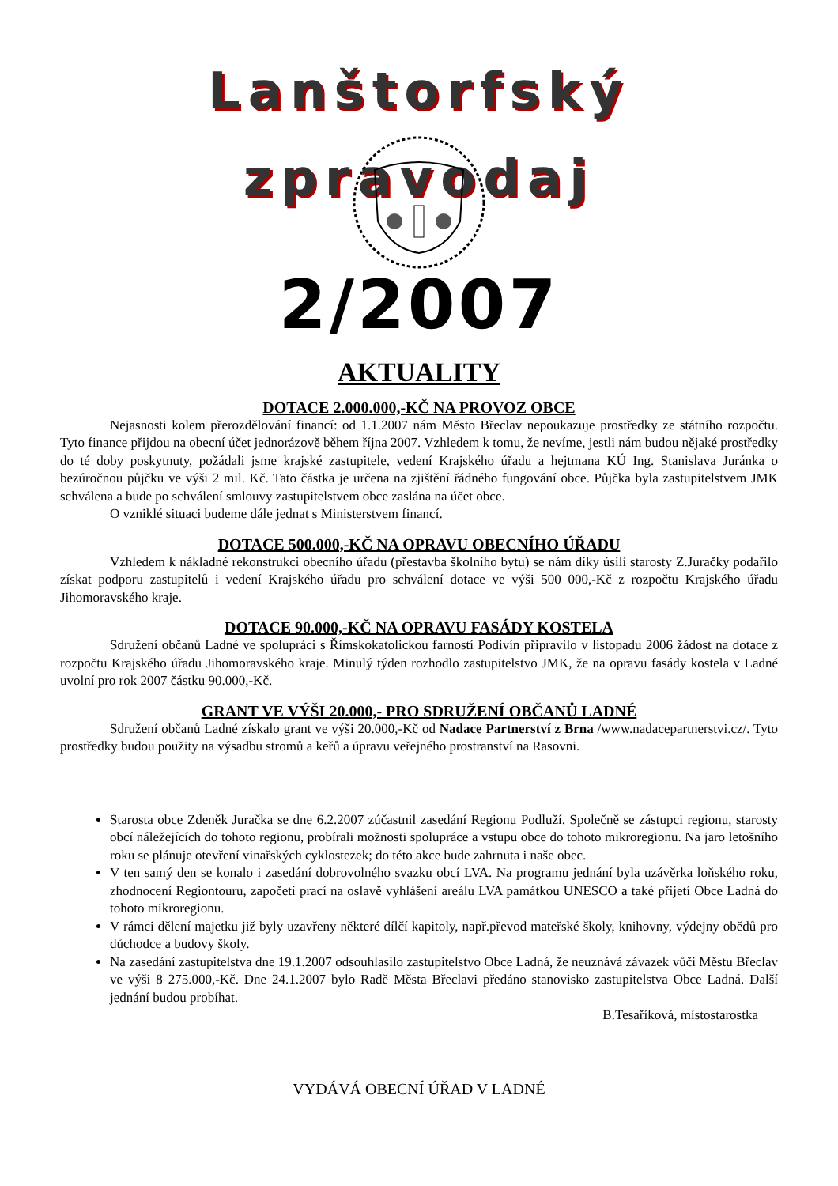Lanštorfský zpravodaj
2/2007
AKTUALITY
DOTACE 2.000.000,-KČ NA PROVOZ OBCE
Nejasnosti kolem přerozdělování financí: od 1.1.2007 nám Město Břeclav nepoukazuje prostředky ze státního rozpočtu. Tyto finance přijdou na obecní účet jednorázově během října 2007. Vzhledem k tomu, že nevíme, jestli nám budou nějaké prostředky do té doby poskytnuty, požádali jsme krajské zastupitele, vedení Krajského úřadu a hejtmana KÚ Ing. Stanislava Juránka o bezúročnou půjčku ve výši 2 mil. Kč. Tato částka je určena na zjištění řádného fungování obce. Půjčka byla zastupitelstvem JMK schválena a bude po schválení smlouvy zastupitelstvem obce zaslána na účet obce.
O vzniklé situaci budeme dále jednat s Ministerstvem financí.
DOTACE 500.000,-KČ NA OPRAVU OBECNÍHO ÚŘADU
Vzhledem k nákladné rekonstrukci obecního úřadu (přestavba školního bytu) se nám díky úsilí starosty Z.Juračky podařilo získat podporu zastupitelů i vedení Krajského úřadu pro schválení dotace ve výši 500 000,-Kč z rozpočtu Krajského úřadu Jihomoravského kraje.
DOTACE 90.000,-KČ NA OPRAVU FASÁDY KOSTELA
Sdružení občanů Ladné ve spolupráci s Římskokatolickou farností Podivín připravilo v listopadu 2006 žádost na dotace z rozpočtu Krajského úřadu Jihomoravského kraje. Minulý týden rozhodlo zastupitelstvo JMK, že na opravu fasády kostela v Ladné uvolní pro rok 2007 částku 90.000,-Kč.
GRANT VE VÝŠI 20.000,- PRO SDRUŽENÍ OBČANŮ LADNÉ
Sdružení občanů Ladné získalo grant ve výši 20.000,-Kč od Nadace Partnerství z Brna /www.nadacepartnerstvi.cz/. Tyto prostředky budou použity na výsadbu stromů a keřů a úpravu veřejného prostranství na Rasovni.
Starosta obce Zdeněk Juračka se dne 6.2.2007 zúčastnil zasedání Regionu Podluží. Společně se zástupci regionu, starosty obcí náležejících do tohoto regionu, probírali možnosti spolupráce a vstupu obce do tohoto mikroregionu. Na jaro letošního roku se plánuje otevření vinařských cyklostezek; do této akce bude zahrnuta i naše obec.
V ten samý den se konalo i zasedání dobrovolného svazku obcí LVA. Na programu jednání byla uzávěrka loňského roku, zhodnocení Regiontouru, započetí prací na oslavě vyhlášení areálu LVA památkou UNESCO a také přijetí Obce Ladná do tohoto mikroregionu.
V rámci dělení majetku již byly uzavřeny některé dílčí kapitoly, např.převod mateřské školy, knihovny, výdejny obědů pro důchodce a budovy školy.
Na zasedání zastupitelstva dne 19.1.2007 odsouhlasilo zastupitelstvo Obce Ladná, že neuznává závazek vůči Městu Břeclav ve výši 8 275.000,-Kč. Dne 24.1.2007 bylo Radě Města Břeclavi předáno stanovisko zastupitelstva Obce Ladná. Další jednání budou probíhat.
B.Tesaříková, místostarostka
VYDÁVÁ OBECNÍ ÚŘAD V LADNÉ